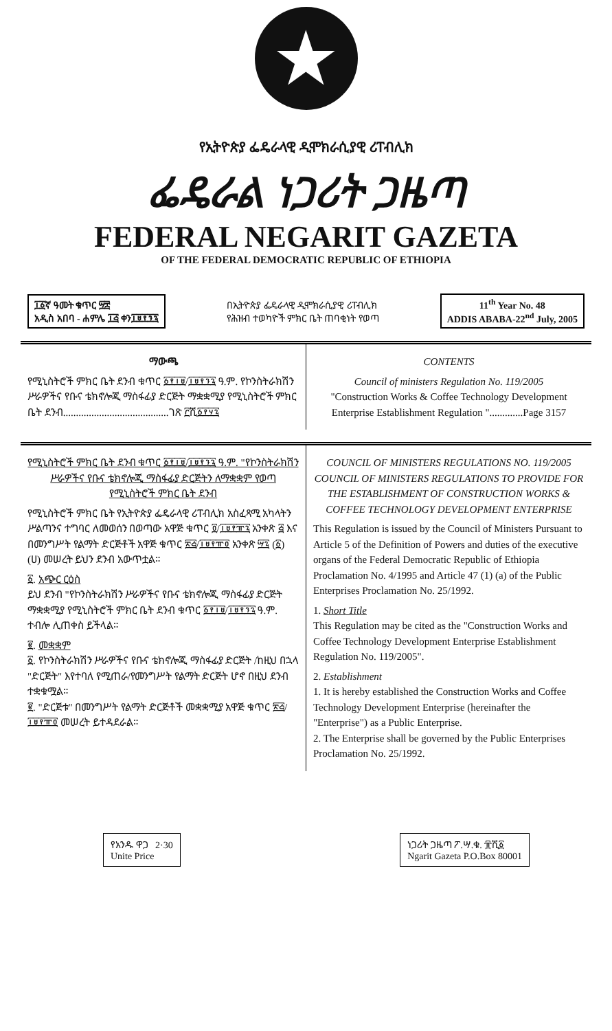★
የኢትዮጵያ ፌዴራላዊ ዲሞክራሲያዊ ሪፐብሊክ
ፌዴራል ነጋሪት ጋዜጣ
FEDERAL NEGARIT GAZETA
OF THE FEDERAL DEMOCRATIC REPUBLIC OF ETHIOPIA
፲፩ኛ ዓመት ቁጥር ፵፰
አዲስ አበባ - ሐምሌ ፲፭ ቀን፲፱፻፺፯
በኢትዮጵያ ፌዴራላዊ ዲሞክራሲያዊ ሪፐብሊክ
የሕዝብ ተወካዮች ምክር ቤት ጠባቂነት የወጣ
11<sup>th</sup> Year No. 48
ADDIS ABABA-22<sup>nd</sup> July, 2005
ማውጫ
የሚኒስትሮች ምክር ቤት ደንብ ቁጥር ፩፻፲፱/፲፱፻፺፯ ዓ.ም. የኮንስትራክሽን ሥራዎችና የቡና ቴክኖሎጂ ማስፋፊያ ድርጅት ማቋቋሚያ የሚኒስትሮች ምክር ቤት ደንብ.........................................ገጽ ፫ሺ፩፻፶፯
CONTENTS
Council of ministers Regulation No. 119/2005
"Construction Works & Coffee Technology Development Enterprise Establishment Regulation ".............Page 3157
የሚኒስትሮች ምክር ቤት ደንብ ቁጥር ፩፻፲፱/፲፱፻፺፯ ዓ.ም. "የኮንስትራክሽን ሥራዎችና የቡና ቴክኖሎጂ ማስፋፊያ ድርጅትን ለማቋቋም የወጣ የሚኒስትሮች ምክር ቤት ደንብ
የሚኒስትሮች ምክር ቤት የኢትዮጵያ ፌዴራላዊ ሪፐብሊክ አስፈጻሚ አካላትን ሥልጣንና ተግባር ለመወሰን በወጣው አዋጅ ቁጥር ፬/፲፱፻፹፯ አንቀጽ ፭ እና በመንግሥት የልማት ድርጅቶች አዋጅ ቁጥር ፳፭/፲፱፻፹፬ አንቀጽ ፵፯ (፩) (ሀ) መሠረት ይህን ደንብ አውጥቷል።
፩. አጭር ርዕስ
ይህ ደንብ "የኮንስትራክሽን ሥራዎችና የቡና ቴክኖሎጂ ማስፋፊያ ድርጅት ማቋቋሚያ የሚኒስትሮች ምክር ቤት ደንብ ቁጥር ፩፻፲፱/፲፱፻፺፯ ዓ.ም. ተብሎ ሊጠቀስ ይችላል።
፪. መቋቋም
፩. የኮንስትራክሽን ሥራዎችና የቡና ቴክኖሎጂ ማስፋፊያ ድርጅት /ከዚህ በኋላ "ድርጅት" እየተባለ የሚጠራ/የመንግሥት የልማት ድርጅት ሆኖ በዚህ ደንብ ተቋቁሟል።
፪. "ድርጅቱ" በመንግሥት የልማት ድርጅቶች መቋቋሚያ አዋጅ ቁጥር ፳፭/፲፱፻፹፬ መሠረት ይተዳደራል።
COUNCIL OF MINISTERS REGULATIONS NO. 119/2005 COUNCIL OF MINISTERS REGULATIONS TO PROVIDE FOR THE ESTABLISHMENT OF CONSTRUCTION WORKS & COFFEE TECHNOLOGY DEVELOPMENT ENTERPRISE
This Regulation is issued by the Council of Ministers Pursuant to Article 5 of the Definition of Powers and duties of the executive organs of the Federal Democratic Republic of Ethiopia Proclamation No. 4/1995 and Article 47 (1) (a) of the Public Enterprises Proclamation No. 25/1992.
1. Short Title
This Regulation may be cited as the "Construction Works and Coffee Technology Development Enterprise Establishment Regulation No. 119/2005".
2. Establishment
1. It is hereby established the Construction Works and Coffee Technology Development Enterprise (hereinafter the "Enterprise") as a Public Enterprise.
2. The Enterprise shall be governed by the Public Enterprises Proclamation No. 25/1992.
የአንዱ ዋጋ 2·30
Unite Price
ነጋሪት ጋዜጣ ፖ.ሣ.ቁ. ፹ሺ፩
Ngarit Gazeta P.O.Box 80001